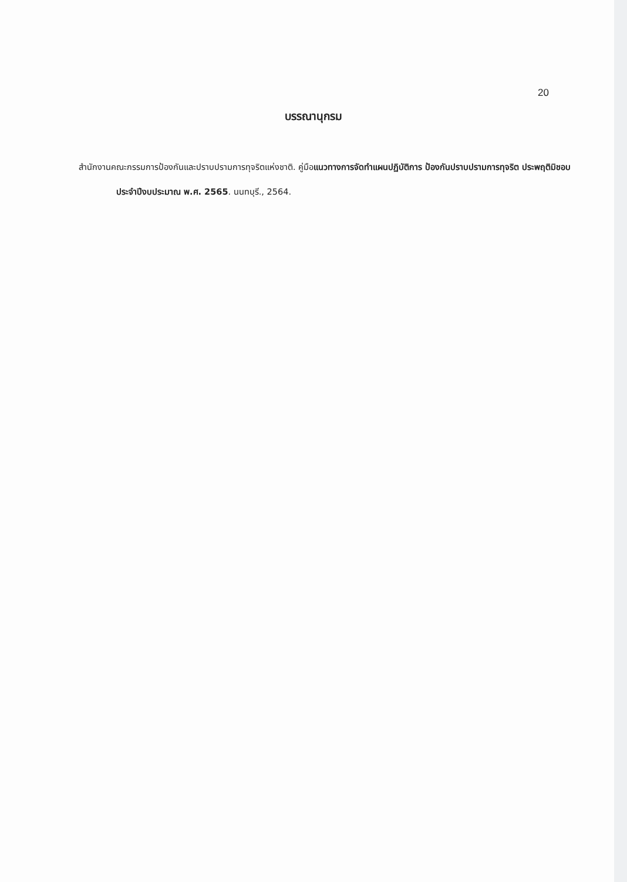20
บรรณานุกรม
สำนักงานคณะกรรมการป้องกันและปราบปรามการทุจริตแห่งชาติ. คู่มือแนวทางการจัดทำแผนปฏิบัติการ ป้องกันปราบปรามการทุจริต ประพฤติมิชอบประจำปีงบประมาณ พ.ศ. 2565. นนทบุรี., 2564.